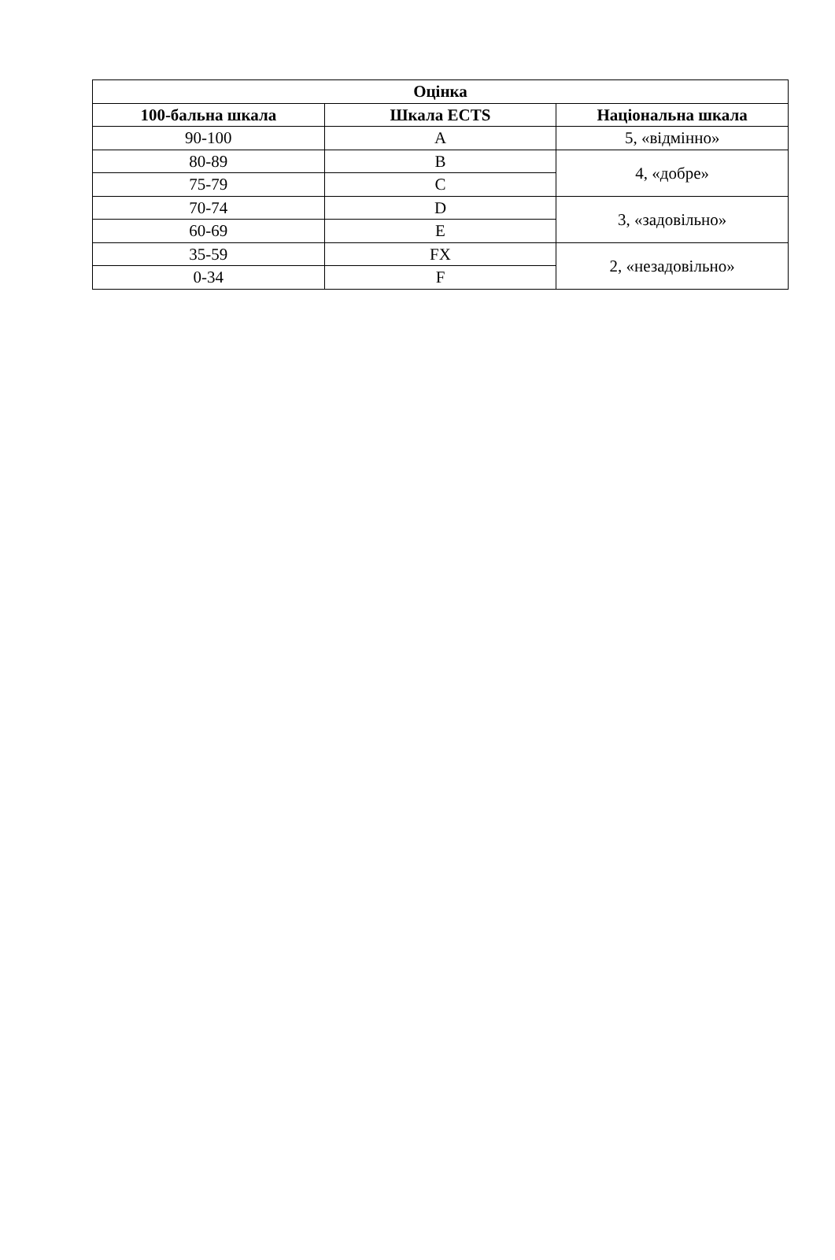| Оцінка | | |
| --- | --- | --- |
| 100-бальна шкала | Шкала ECTS | Національна шкала |
| 90-100 | A | 5, «відмінно» |
| 80-89 | B | 4, «добре» |
| 75-79 | C | |
| 70-74 | D | 3, «задовільно» |
| 60-69 | E | |
| 35-59 | FX | 2, «незадовільно» |
| 0-34 | F | |